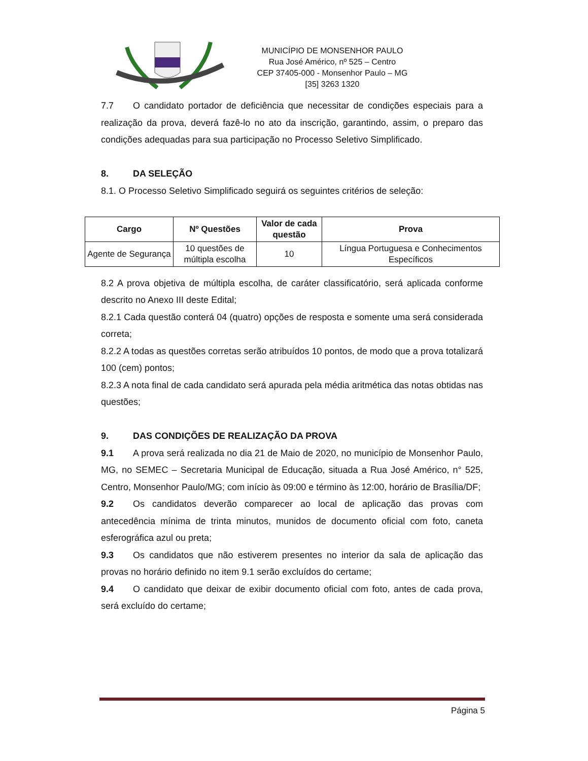MUNICÍPIO DE MONSENHOR PAULO
Rua José Américo, nº 525 – Centro
CEP 37405-000 - Monsenhor Paulo – MG
[35] 3263 1320
7.7 O candidato portador de deficiência que necessitar de condições especiais para a realização da prova, deverá fazê-lo no ato da inscrição, garantindo, assim, o preparo das condições adequadas para sua participação no Processo Seletivo Simplificado.
8. DA SELEÇÃO
8.1. O Processo Seletivo Simplificado seguirá os seguintes critérios de seleção:
| Cargo | Nº Questões | Valor de cada questão | Prova |
| --- | --- | --- | --- |
| Agente de Segurança | 10 questões de múltipla escolha | 10 | Língua Portuguesa e Conhecimentos Específicos |
8.2 A prova objetiva de múltipla escolha, de caráter classificatório, será aplicada conforme descrito no Anexo III deste Edital;
8.2.1 Cada questão conterá 04 (quatro) opções de resposta e somente uma será considerada correta;
8.2.2 A todas as questões corretas serão atribuídos 10 pontos, de modo que a prova totalizará 100 (cem) pontos;
8.2.3 A nota final de cada candidato será apurada pela média aritmética das notas obtidas nas questões;
9. DAS CONDIÇÕES DE REALIZAÇÃO DA PROVA
9.1 A prova será realizada no dia 21 de Maio de 2020, no município de Monsenhor Paulo, MG, no SEMEC – Secretaria Municipal de Educação, situada a Rua José Américo, n° 525, Centro, Monsenhor Paulo/MG; com início às 09:00 e término às 12:00, horário de Brasília/DF;
9.2 Os candidatos deverão comparecer ao local de aplicação das provas com antecedência mínima de trinta minutos, munidos de documento oficial com foto, caneta esferográfica azul ou preta;
9.3 Os candidatos que não estiverem presentes no interior da sala de aplicação das provas no horário definido no item 9.1 serão excluídos do certame;
9.4 O candidato que deixar de exibir documento oficial com foto, antes de cada prova, será excluído do certame;
Página 5